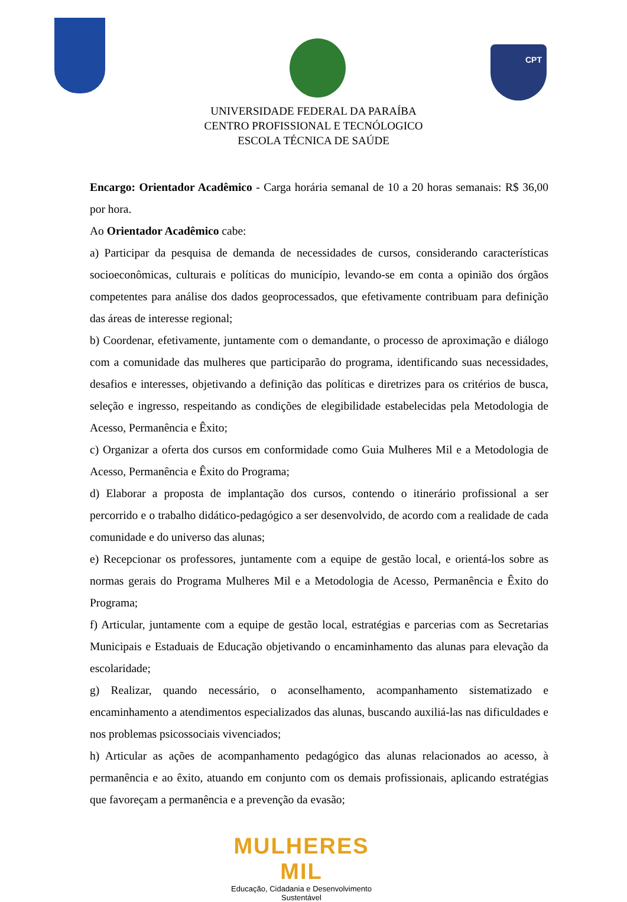CPT
UNIVERSIDADE FEDERAL DA PARAÍBA
CENTRO PROFISSIONAL E TECNÓLOGICO
ESCOLA TÉCNICA DE SAÚDE
Encargo: Orientador Acadêmico - Carga horária semanal de 10 a 20 horas semanais: R$ 36,00 por hora.
Ao Orientador Acadêmico cabe:
a) Participar da pesquisa de demanda de necessidades de cursos, considerando características socioeconômicas, culturais e políticas do município, levando-se em conta a opinião dos órgãos competentes para análise dos dados geoprocessados, que efetivamente contribuam para definição das áreas de interesse regional;
b) Coordenar, efetivamente, juntamente com o demandante, o processo de aproximação e diálogo com a comunidade das mulheres que participarão do programa, identificando suas necessidades, desafios e interesses, objetivando a definição das políticas e diretrizes para os critérios de busca, seleção e ingresso, respeitando as condições de elegibilidade estabelecidas pela Metodologia de Acesso, Permanência e Êxito;
c) Organizar a oferta dos cursos em conformidade como Guia Mulheres Mil e a Metodologia de Acesso, Permanência e Êxito do Programa;
d) Elaborar a proposta de implantação dos cursos, contendo o itinerário profissional a ser percorrido e o trabalho didático-pedagógico a ser desenvolvido, de acordo com a realidade de cada comunidade e do universo das alunas;
e) Recepcionar os professores, juntamente com a equipe de gestão local, e orientá-los sobre as normas gerais do Programa Mulheres Mil e a Metodologia de Acesso, Permanência e Êxito do Programa;
f) Articular, juntamente com a equipe de gestão local, estratégias e parcerias com as Secretarias Municipais e Estaduais de Educação objetivando o encaminhamento das alunas para elevação da escolaridade;
g) Realizar, quando necessário, o aconselhamento, acompanhamento sistematizado e encaminhamento a atendimentos especializados das alunas, buscando auxiliá-las nas dificuldades e nos problemas psicossociais vivenciados;
h) Articular as ações de acompanhamento pedagógico das alunas relacionados ao acesso, à permanência e ao êxito, atuando em conjunto com os demais profissionais, aplicando estratégias que favoreçam a permanência e a prevenção da evasão;
MULHERES MIL
Educação, Cidadania e Desenvolvimento Sustentável